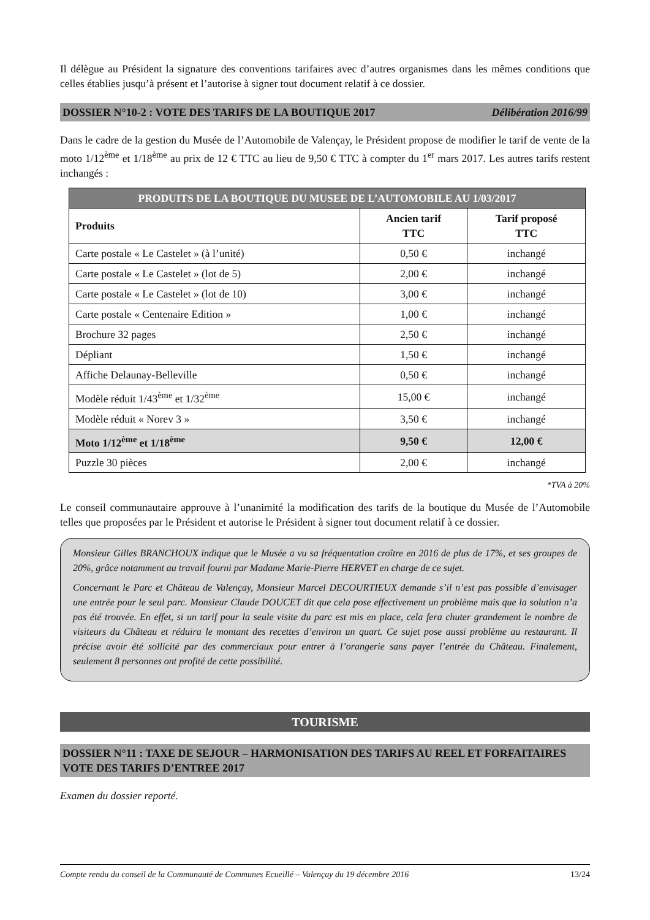Il délègue au Président la signature des conventions tarifaires avec d’autres organismes dans les mêmes conditions que celles établies jusqu’à présent et l’autorise à signer tout document relatif à ce dossier.
DOSSIER N°10-2 : VOTE DES TARIFS DE LA BOUTIQUE 2017 Délibération 2016/99
Dans le cadre de la gestion du Musée de l’Automobile de Valençay, le Président propose de modifier le tarif de vente de la moto 1/12<sup>ème</sup> et 1/18<sup>ème</sup> au prix de 12 € TTC au lieu de 9,50 € TTC à compter du 1<sup>er</sup> mars 2017. Les autres tarifs restent inchangés :
| PRODUITS DE LA BOUTIQUE DU MUSEE DE L’AUTOMOBILE AU 1/03/2017 | | |
| --- | --- | --- |
| Produits | Ancien tarif TTC | Tarif proposé TTC |
| Carte postale « Le Castelet » (à l’unité) | 0,50 € | inchangé |
| Carte postale « Le Castelet » (lot de 5) | 2,00 € | inchangé |
| Carte postale « Le Castelet » (lot de 10) | 3,00 € | inchangé |
| Carte postale « Centenaire Edition » | 1,00 € | inchangé |
| Brochure 32 pages | 2,50 € | inchangé |
| Dépliant | 1,50 € | inchangé |
| Affiche Delaunay-Belleville | 0,50 € | inchangé |
| Modèle réduit 1/43<sup>ème</sup> et 1/32<sup>ème</sup> | 15,00 € | inchangé |
| Modèle réduit « Norev 3 » | 3,50 € | inchangé |
| Moto 1/12<sup>ème</sup> et 1/18<sup>ème</sup> | 9,50 € | 12,00 € |
| Puzzle 30 pièces | 2,00 € | inchangé |
*TVA à 20%
Le conseil communautaire approuve à l’unanimité la modification des tarifs de la boutique du Musée de l’Automobile telles que proposées par le Président et autorise le Président à signer tout document relatif à ce dossier.
Monsieur Gilles BRANCHOUX indique que le Musée a vu sa fréquentation croître en 2016 de plus de 17%, et ses groupes de 20%, grâce notamment au travail fourni par Madame Marie-Pierre HERVET en charge de ce sujet.
Concernant le Parc et Château de Valençay, Monsieur Marcel DECOURTIEUX demande s’il n’est pas possible d’envisager une entrée pour le seul parc. Monsieur Claude DOUCET dit que cela pose effectivement un problème mais que la solution n’a pas été trouvée. En effet, si un tarif pour la seule visite du parc est mis en place, cela fera chuter grandement le nombre de visiteurs du Château et réduira le montant des recettes d’environ un quart. Ce sujet pose aussi problème au restaurant. Il précise avoir été sollicité par des commerciaux pour entrer à l’orangerie sans payer l’entrée du Château. Finalement, seulement 8 personnes ont profité de cette possibilité.
TOURISME
DOSSIER N°11 : TAXE DE SEJOUR – HARMONISATION DES TARIFS AU REEL ET FORFAITAIRES VOTE DES TARIFS D’ENTREE 2017
Examen du dossier reporté.
Compte rendu du conseil de la Communauté de Communes Ecueillé – Valençay du 19 décembre 2016 13/24